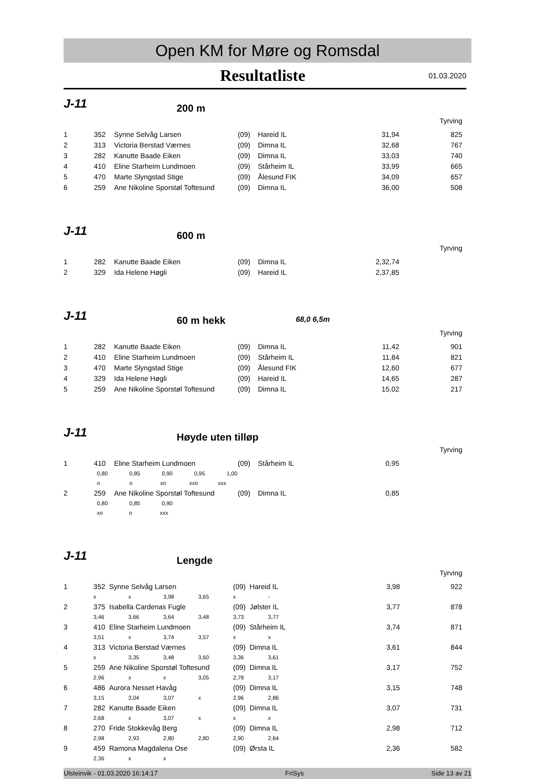Open KM for Møre og Romsdal
Resultatliste 01.03.2020
J-11
200 m
Tyrving
| 1 | 352 | Synne Selvåg Larsen | (09) | Hareid IL | 31,94 | 825 |
| 2 | 313 | Victoria Berstad Værnes | (09) | Dimna IL | 32,68 | 767 |
| 3 | 282 | Kanutte Baade Eiken | (09) | Dimna IL | 33,03 | 740 |
| 4 | 410 | Eline Starheim Lundmoen | (09) | Stårheim IL | 33,99 | 665 |
| 5 | 470 | Marte Slyngstad Stige | (09) | Ålesund FIK | 34,09 | 657 |
| 6 | 259 | Ane Nikoline Sporstøl Toftesund | (09) | Dimna IL | 36,00 | 508 |
J-11
600 m
Tyrving
| 1 | 282 | Kanutte Baade Eiken | (09) | Dimna IL | 2,32,74 | |
| 2 | 329 | Ida Helene Høgli | (09) | Hareid IL | 2,37,85 | |
J-11
60 m hekk
68,0 6,5m
Tyrving
| 1 | 282 | Kanutte Baade Eiken | (09) | Dimna IL | 11,42 | 901 |
| 2 | 410 | Eline Starheim Lundmoen | (09) | Stårheim IL | 11,84 | 821 |
| 3 | 470 | Marte Slyngstad Stige | (09) | Ålesund FIK | 12,60 | 677 |
| 4 | 329 | Ida Helene Høgli | (09) | Hareid IL | 14,65 | 287 |
| 5 | 259 | Ane Nikoline Sporstøl Toftesund | (09) | Dimna IL | 15,02 | 217 |
J-11
Høyde uten tilløp
Tyrving
| 1 | 410 | Eline Starheim Lundmoen | (09) | Stårheim IL | 0,95 | |
| | 0,80 0,85 0,90 0,95 1,00 | | | | | |
| | o o xo xxo xxx | | | | | |
| 2 | 259 | Ane Nikoline Sporstøl Toftesund | (09) | Dimna IL | 0,85 | |
| | 0,80 0,85 0,90 | | | | | |
| | xo o xxx | | | | | |
J-11
Lengde
Tyrving
| 1 | 352 Synne Selvåg Larsen | | | | (09) Hareid IL | | 3,98 | 922 |
| | x | x | 3,98 | 3,65 | x | - | | |
| 2 | 375 Isabella Cardenas Fugle | | | | (09) Jølster IL | | 3,77 | 878 |
| | 3,46 | 3,66 | 3,64 | 3,48 | 3,73 | 3,77 | | |
| 3 | 410 Eline Starheim Lundmoen | | | | (09) Stårheim IL | | 3,74 | 871 |
| | 3,51 | x | 3,74 | 3,57 | x | x | | |
| 4 | 313 Victoria Berstad Værnes | | | | (09) Dimna IL | | 3,61 | 844 |
| | x | 3,35 | 3,48 | 3,60 | 3,36 | 3,61 | | |
| 5 | 259 Ane Nikoline Sporstøl Toftesund | | | | (09) Dimna IL | | 3,17 | 752 |
| | 2,96 | x | x | 3,05 | 2,78 | 3,17 | | |
| 6 | 486 Aurora Nesset Havåg | | | | (09) Dimna IL | | 3,15 | 748 |
| | 3,15 | 3,04 | 3,07 | x | 2,96 | 2,86 | | |
| 7 | 282 Kanutte Baade Eiken | | | | (09) Dimna IL | | 3,07 | 731 |
| | 2,68 | x | 3,07 | x | x | x | | |
| 8 | 270 Fride Stokkevåg Berg | | | | (09) Dimna IL | | 2,98 | 712 |
| | 2,98 | 2,93 | 2,80 | 2,80 | 2,90 | 2,64 | | |
| 9 | 459 Ramona Magdalena Ose | | | | (09) Ørsta IL | | 2,36 | 582 |
| | 2,36 | x | x | | | | | |
Ulsteinvik - 01.03.2020 16:14:17 FriSys Side 13 av 21